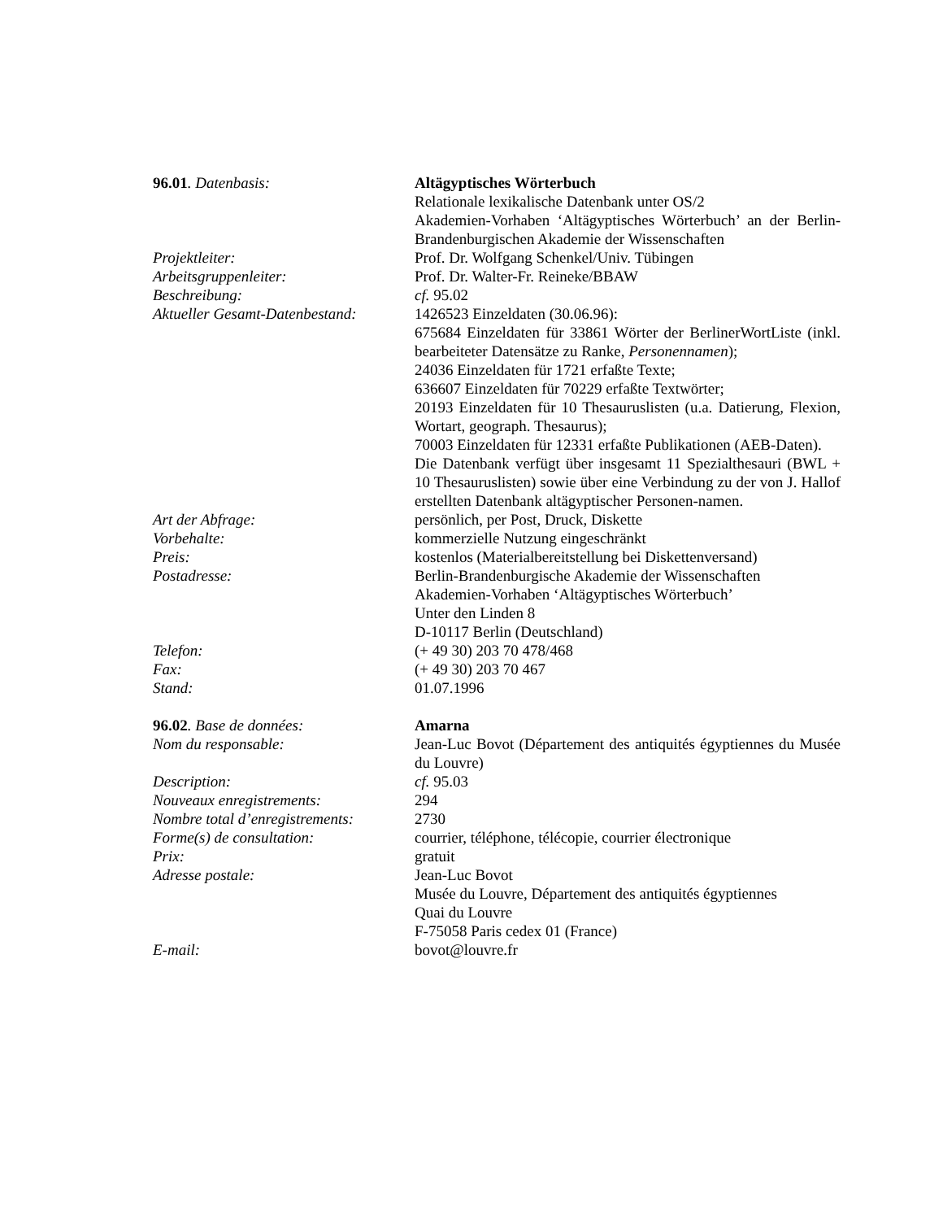| 96.01 . Datenbasis: | Altägyptisches Wörterbuch Relationale lexikalische Datenbank unter OS/2 Akademien-Vorhaben ‘Altägyptisches Wörterbuch’ an der Berlin-Brandenburgischen Akademie der Wissenschaften |
| Projektleiter: | Prof. Dr. Wolfgang Schenkel/Univ. Tübingen |
| Arbeitsgruppenleiter: | Prof. Dr. Walter-Fr. Reineke/BBAW |
| Beschreibung: | cf. 95.02 |
| Aktueller Gesamt-Datenbestand: | 1426523 Einzeldaten (30.06.96): 675684 Einzeldaten für 33861 Wörter der BerlinerWortListe (inkl. bearbeiteter Datensätze zu Ranke, Personennamen ); 24036 Einzeldaten für 1721 erfaßte Texte; 636607 Einzeldaten für 70229 erfaßte Textwörter; 20193 Einzeldaten für 10 Thesauruslisten (u.a. Datierung, Flexion, Wortart, geograph. Thesaurus); 70003 Einzeldaten für 12331 erfaßte Publikationen (AEB-Daten). Die Datenbank verfügt über insgesamt 11 Spezialthesauri (BWL + 10 Thesauruslisten) sowie über eine Verbindung zu der von J. Hallof erstellten Datenbank altägyptischer Personen-namen. |
| Art der Abfrage: | persönlich, per Post, Druck, Diskette |
| Vorbehalte: | kommerzielle Nutzung eingeschränkt |
| Preis: | kostenlos (Materialbereitstellung bei Diskettenversand) |
| Postadresse: | Berlin-Brandenburgische Akademie der Wissenschaften Akademien-Vorhaben ‘Altägyptisches Wörterbuch’ Unter den Linden 8 D-10117 Berlin (Deutschland) |
| Telefon: | (+ 49 30) 203 70 478/468 |
| Fax: | (+ 49 30) 203 70 467 |
| Stand: | 01.07.1996 |
| 96.02 . Base de données: | Amarna |
| Nom du responsable: | Jean-Luc Bovot (Département des antiquités égyptiennes du Musée du Louvre) |
| Description: | cf. 95.03 |
| Nouveaux enregistrements: | 294 |
| Nombre total d’enregistrements: | 2730 |
| Forme(s) de consultation: | courrier, téléphone, télécopie, courrier électronique |
| Prix: | gratuit |
| Adresse postale: | Jean-Luc Bovot Musée du Louvre, Département des antiquités égyptiennes Quai du Louvre F-75058 Paris cedex 01 (France) |
| E-mail: | bovot@louvre.fr |